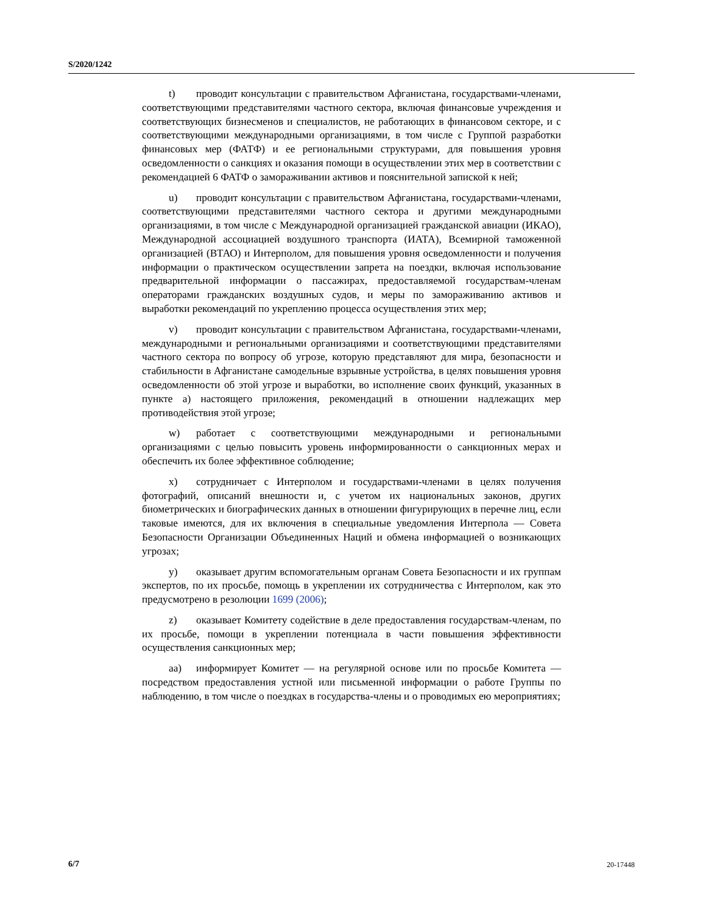S/2020/1242
t) проводит консультации с правительством Афганистана, государствами-членами, соответствующими представителями частного сектора, включая финансовые учреждения и соответствующих бизнесменов и специалистов, не работающих в финансовом секторе, и с соответствующими международными организациями, в том числе с Группой разработки финансовых мер (ФАТФ) и ее региональными структурами, для повышения уровня осведомленности о санкциях и оказания помощи в осуществлении этих мер в соответствии с рекомендацией 6 ФАТФ о замораживании активов и пояснительной запиской к ней;
u) проводит консультации с правительством Афганистана, государствами-членами, соответствующими представителями частного сектора и другими международными организациями, в том числе с Международной организацией гражданской авиации (ИКАО), Международной ассоциацией воздушного транспорта (ИАТА), Всемирной таможенной организацией (ВТАО) и Интерполом, для повышения уровня осведомленности и получения информации о практическом осуществлении запрета на поездки, включая использование предварительной информации о пассажирах, предоставляемой государствам-членам операторами гражданских воздушных судов, и меры по замораживанию активов и выработки рекомендаций по укреплению процесса осуществления этих мер;
v) проводит консультации с правительством Афганистана, государствами-членами, международными и региональными организациями и соответствующими представителями частного сектора по вопросу об угрозе, которую представляют для мира, безопасности и стабильности в Афганистане самодельные взрывные устройства, в целях повышения уровня осведомленности об этой угрозе и выработки, во исполнение своих функций, указанных в пункте a) настоящего приложения, рекомендаций в отношении надлежащих мер противодействия этой угрозе;
w) работает с соответствующими международными и региональными организациями с целью повысить уровень информированности о санкционных мерах и обеспечить их более эффективное соблюдение;
x) сотрудничает с Интерполом и государствами-членами в целях получения фотографий, описаний внешности и, с учетом их национальных законов, других биометрических и биографических данных в отношении фигурирующих в перечне лиц, если таковые имеются, для их включения в специальные уведомления Интерпола — Совета Безопасности Организации Объединенных Наций и обмена информацией о возникающих угрозах;
y) оказывает другим вспомогательным органам Совета Безопасности и их группам экспертов, по их просьбе, помощь в укреплении их сотрудничества с Интерполом, как это предусмотрено в резолюции 1699 (2006);
z) оказывает Комитету содействие в деле предоставления государствам-членам, по их просьбе, помощи в укреплении потенциала в части повышения эффективности осуществления санкционных мер;
aa) информирует Комитет — на регулярной основе или по просьбе Комитета — посредством предоставления устной или письменной информации о работе Группы по наблюдению, в том числе о поездках в государства-члены и о проводимых ею мероприятиях;
6/7 20-17448